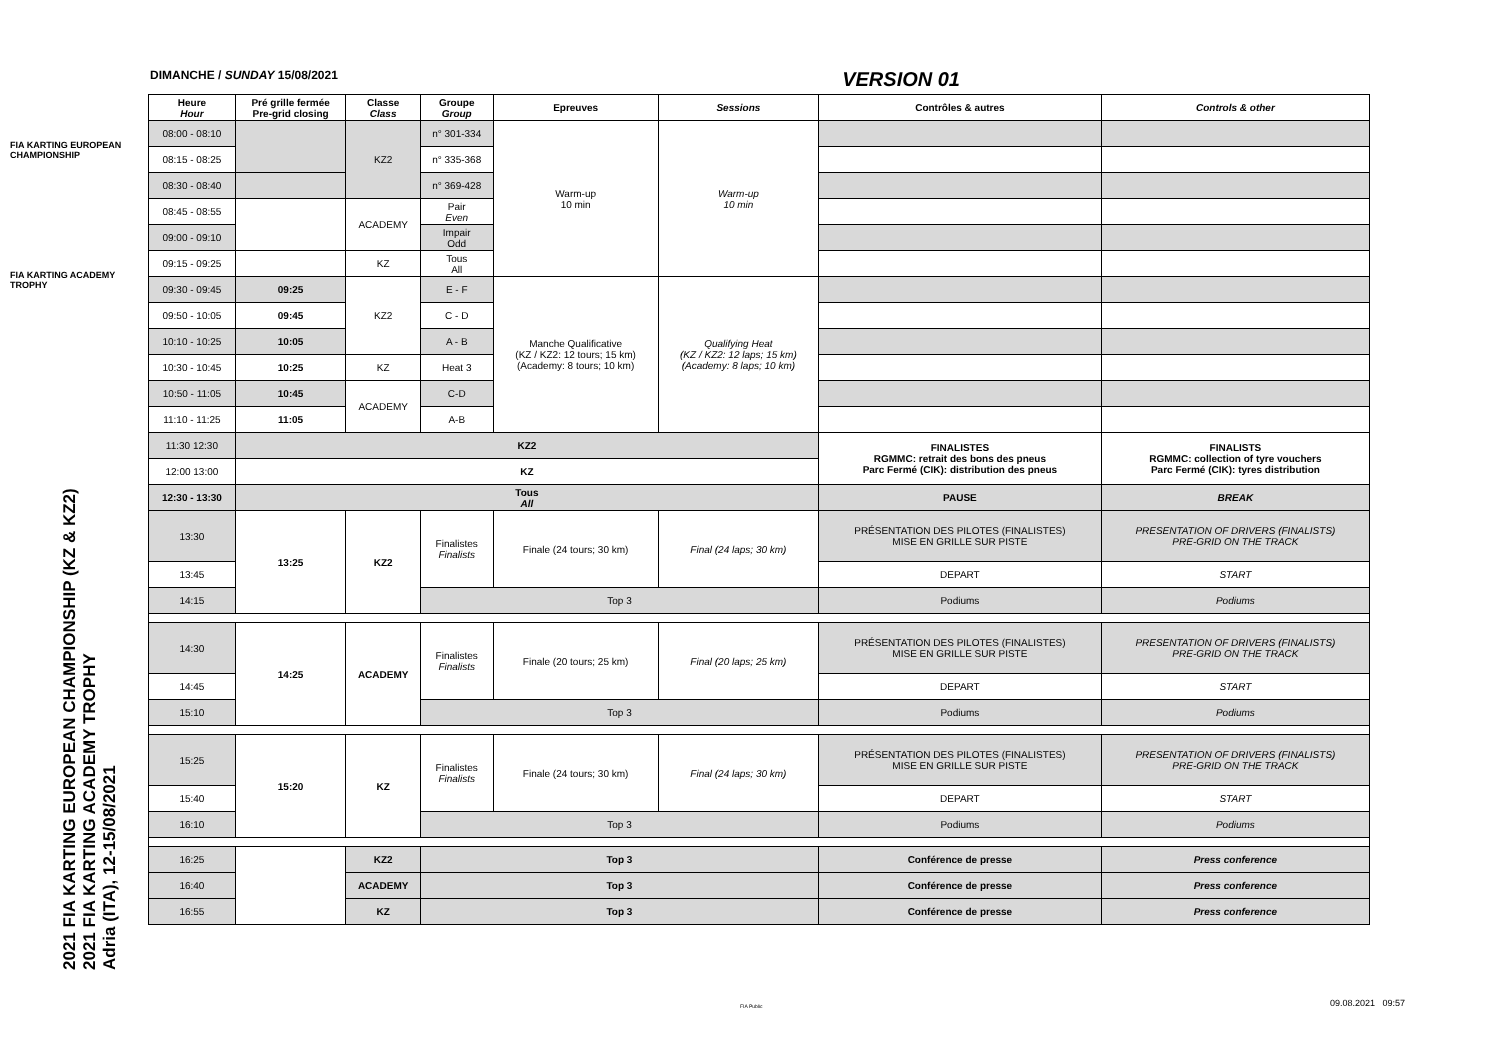FIA KARTING EUROPEAN CHAMPIONSHIP
FIA KARTING ACADEMY TROPHY
2021 FIA KARTING EUROPEAN CHAMPIONSHIP (KZ & KZ2)
2021 FIA KARTING ACADEMY TROPHY
Adria (ITA), 12-15/08/2021
DIMANCHE / SUNDAY 15/08/2021 VERSION 01
| Heure Hour | Pré grille fermée Pre-grid closing | Classe Class | Groupe Group | Epreuves | Sessions | Contrôles & autres | Controls & other |
| --- | --- | --- | --- | --- | --- | --- | --- |
| 08:00 - 08:10 | | KZ2 | n° 301-334 | Warm-up 10 min | Warm-up 10 min | | |
| 08:15 - 08:25 | | | n° 335-368 | | | | |
| 08:30 - 08:40 | | | n° 369-428 | | | | |
| 08:45 - 08:55 | | ACADEMY | Pair Even | | | | |
| 09:00 - 09:10 | | | Impair Odd | | | | |
| 09:15 - 09:25 | | KZ | Tous All | | | | |
| 09:30 - 09:45 | 09:25 | KZ2 | E - F | Manche Qualificative (KZ / KZ2: 12 tours; 15 km) (Academy: 8 tours; 10 km) | Qualifying Heat (KZ / KZ2: 12 laps; 15 km) (Academy: 8 laps; 10 km) | | |
| 09:50 - 10:05 | 09:45 | | C - D | | | | |
| 10:10 - 10:25 | 10:05 | | A - B | | | | |
| 10:30 - 10:45 | 10:25 | KZ | Heat 3 | | | | |
| 10:50 - 11:05 | 10:45 | ACADEMY | C-D | | | | |
| 11:10 - 11:25 | 11:05 | | A-B | | | | |
| 11:30 12:30 | KZ2 | | | | | FINALISTES RGMMC: retrait des bons des pneus Parc Fermé (CIK): distribution des pneus | FINALISTS RGMMC: collection of tyre vouchers Parc Fermé (CIK): tyres distribution |
| 12:00 13:00 | KZ | | | | | | |
| 12:30 - 13:30 | Tous All | | | | | PAUSE | BREAK |
| 13:30 | 13:25 | KZ2 | Finalistes Finalists | Finale (24 tours; 30 km) | Final (24 laps; 30 km) | PRÉSENTATION DES PILOTES (FINALISTES) MISE EN GRILLE SUR PISTE | PRESENTATION OF DRIVERS (FINALISTS) PRE-GRID ON THE TRACK |
| 13:45 | | | | | | DEPART | START |
| 14:15 | | | Top 3 | | | Podiums | Podiums |
| 14:30 | 14:25 | ACADEMY | Finalistes Finalists | Finale (20 tours; 25 km) | Final (20 laps; 25 km) | PRÉSENTATION DES PILOTES (FINALISTES) MISE EN GRILLE SUR PISTE | PRESENTATION OF DRIVERS (FINALISTS) PRE-GRID ON THE TRACK |
| 14:45 | | | | | | DEPART | START |
| 15:10 | | | Top 3 | | | Podiums | Podiums |
| 15:25 | 15:20 | KZ | Finalistes Finalists | Finale (24 tours; 30 km) | Final (24 laps; 30 km) | PRÉSENTATION DES PILOTES (FINALISTES) MISE EN GRILLE SUR PISTE | PRESENTATION OF DRIVERS (FINALISTS) PRE-GRID ON THE TRACK |
| 15:40 | | | | | | DEPART | START |
| 16:10 | | | Top 3 | | | Podiums | Podiums |
| 16:25 | | KZ2 | Top 3 | | | Conférence de presse | Press conference |
| 16:40 | | ACADEMY | Top 3 | | | Conférence de presse | Press conference |
| 16:55 | | KZ | Top 3 | | | Conférence de presse | Press conference |
FIA Public 09.08.2021 09:57